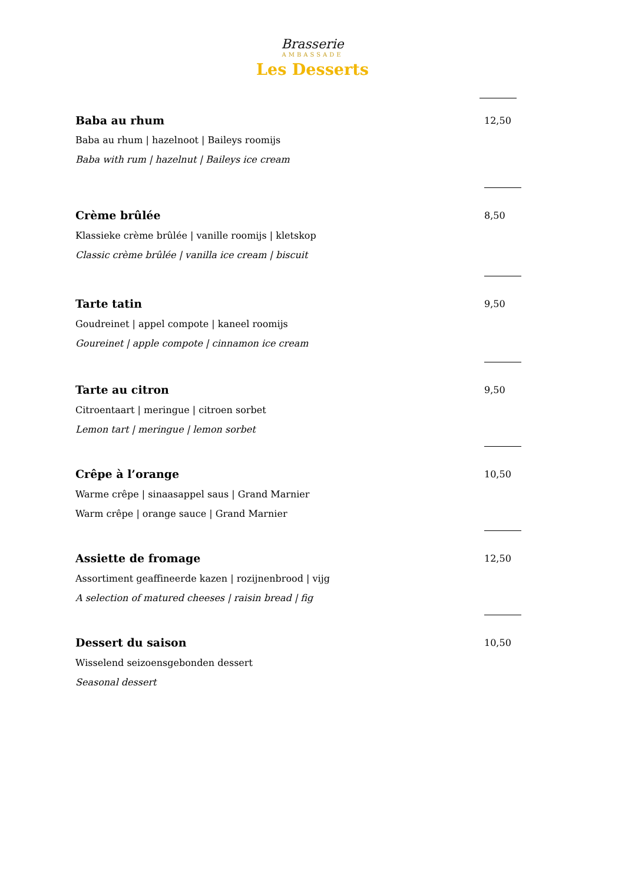Brasserie
AMBASSADE
Les Desserts
Baba au rhum 12,50
Baba au rhum | hazelnoot | Baileys roomijs
Baba with rum | hazelnut | Baileys ice cream
Crème brûlée 8,50
Klassieke crème brûlée | vanille roomijs | kletskop
Classic crème brûlée | vanilla ice cream | biscuit
Tarte tatin 9,50
Goudreinet | appel compote | kaneel roomijs
Goureinet | apple compote | cinnamon ice cream
Tarte au citron 9,50
Citroentaart | meringue | citroen sorbet
Lemon tart | meringue | lemon sorbet
Crêpe à l’orange 10,50
Warme crêpe | sinaasappel saus | Grand Marnier
Warm crêpe | orange sauce | Grand Marnier
Assiette de fromage 12,50
Assortiment geaffineerde kazen | rozijnenbrood | vijg
A selection of matured cheeses | raisin bread | fig
Dessert du saison 10,50
Wisselend seizoensgebonden dessert
Seasonal dessert